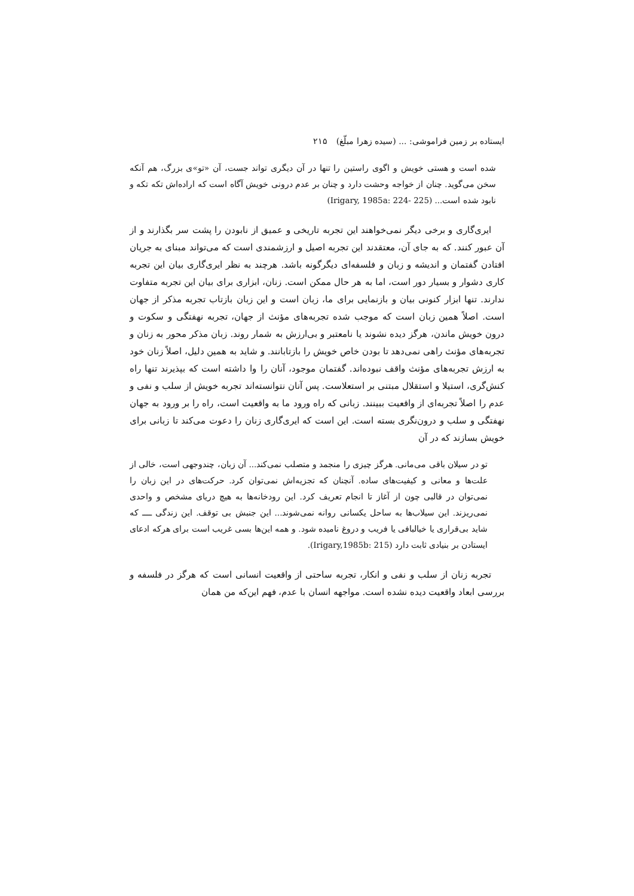ایستاده بر زمین فراموشی: ... (سیده زهرا مبلّغ) ۲۱۵
شده است و هستی خویش و اگوی راستین را تنها در آن دیگری تواند جست، آن «تو»ی بزرگ، هم آنکه سخن می‌گوید. چنان از خواجه وحشت دارد و چنان بر عدم درونی خویش آگاه است که اراده‌اش تکه تکه و نابود شده است... (Irigary, 1985a: 224- 225)
ایری‌گاری و برخی دیگر نمی‌خواهند این تجربه تاریخی و عمیق از نابودن را پشت سر بگذارند و از آن عبور کنند. که به جای آن، معتقدند این تجربه اصیل و ارزشمندی است که می‌تواند مبنای به جریان افتادن گفتمان و اندیشه و زبان و فلسفه‌ای دیگرگونه باشد. هرچند به نظر ایری‌گاری بیان این تجربه کاری دشوار و بسیار دور است، اما به هر حال ممکن است. زنان، ابزاری برای بیان این تجربه متفاوت ندارند. تنها ابزار کنونی بیان و بازنمایی برای ما، زبان است و این زبان بازتاب تجربه مذکر از جهان است. اصلاً همین زبان است که موجب شده تجربه‌های مؤنث از جهان، تجربه نهفتگی و سکوت و درون خویش ماندن، هرگز دیده نشوند یا نامعتبر و بی‌ارزش به شمار روند. زبان مذکر محور به زنان و تجربه‌های مؤنث راهی نمی‌دهد تا بودن خاص خویش را بازتابانند. و شاید به همین دلیل، اصلاً زنان خود به ارزش تجربه‌های مؤنث واقف نبوده‌اند. گفتمان موجود، آنان را وا داشته است که بپذیرند تنها راه کنش‌گری، استیلا و استقلال مبتنی بر استعلاست. پس آنان نتوانسته‌اند تجربه خویش از سلب و نفی و عدم را اصلاً تجربه‌ای از واقعیت ببینند. زبانی که راه ورود ما به واقعیت است، راه را بر ورود به جهان نهفتگی و سلب و درون‌نگری بسته است. این است که ایری‌گاری زنان را دعوت می‌کند تا زبانی برای خویش بسازند که در آن
تو در سیلان باقی می‌مانی. هرگز چیزی را منجمد و متصلب نمی‌کند... آن زبان، چندوجهی است، خالی از علت‌ها و معانی و کیفیت‌های ساده. آنچنان که تجزیه‌اش نمی‌توان کرد. حرکت‌های در این زبان را نمی‌توان در قالبی چون از آغاز تا انجام تعریف کرد. این رودخانه‌ها به هیچ دریای مشخص و واحدی نمی‌ریزند. این سیلاب‌ها به ساحل یکسانی روانه نمی‌شوند... این جنبش بی توقف. این زندگی ــــ که شاید بی‌قراری یا خیالبافی یا فریب و دروغ نامیده شود. و همه این‌ها بسی غریب است برای هرکه ادعای ایستادن بر بنیادی ثابت دارد (Irigary,1985b: 215).
تجربه زنان از سلب و نفی و انکار، تجربه ساحتی از واقعیت انسانی است که هرگز در فلسفه و بررسی ابعاد واقعیت دیده نشده است. مواجهه انسان با عدم، فهم این‌که من همان